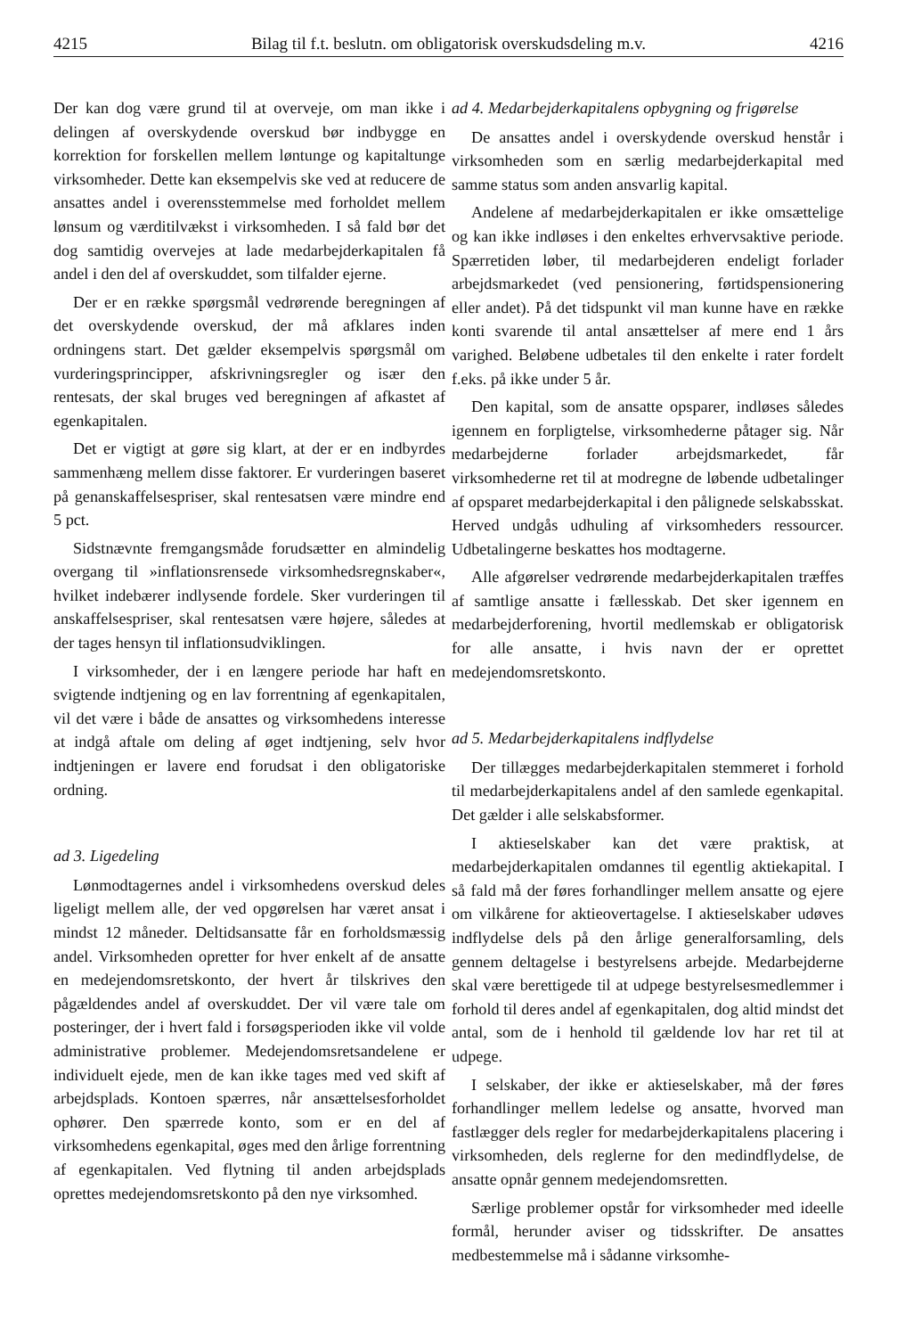4215 Bilag til f.t. beslutn. om obligatorisk overskudsdeling m.v. 4216
Der kan dog være grund til at overveje, om man ikke i delingen af overskydende overskud bør indbygge en korrektion for forskellen mellem løntunge og kapitaltunge virksomheder. Dette kan eksempelvis ske ved at reducere de ansattes andel i overensstemmelse med forholdet mellem lønsum og værditilvækst i virksomheden. I så fald bør det dog samtidig overvejes at lade medarbejderkapitalen få andel i den del af overskuddet, som tilfalder ejerne.
Der er en række spørgsmål vedrørende beregningen af det overskydende overskud, der må afklares inden ordningens start. Det gælder eksempelvis spørgsmål om vurderingsprincipper, afskrivningsregler og især den rentesats, der skal bruges ved beregningen af afkastet af egenkapitalen.
Det er vigtigt at gøre sig klart, at der er en indbyrdes sammenhæng mellem disse faktorer. Er vurderingen baseret på genanskaffelsespriser, skal rentesatsen være mindre end 5 pct.
Sidstnævnte fremgangsmåde forudsætter en almindelig overgang til »inflationsrensede virksomhedsregnskaber«, hvilket indebærer indlysende fordele. Sker vurderingen til anskaffelsespriser, skal rentesatsen være højere, således at der tages hensyn til inflationsudviklingen.
I virksomheder, der i en længere periode har haft en svigtende indtjening og en lav forrentning af egenkapitalen, vil det være i både de ansattes og virksomhedens interesse at indgå aftale om deling af øget indtjening, selv hvor indtjeningen er lavere end forudsat i den obligatoriske ordning.
ad 3. Ligedeling
Lønmodtagernes andel i virksomhedens overskud deles ligeligt mellem alle, der ved opgørelsen har været ansat i mindst 12 måneder. Deltidsansatte får en forholdsmæssig andel. Virksomheden opretter for hver enkelt af de ansatte en medejendomsretskonto, der hvert år tilskrives den pågældendes andel af overskuddet. Der vil være tale om posteringer, der i hvert fald i forsøgsperioden ikke vil volde administrative problemer. Medejendomsretsandelene er individuelt ejede, men de kan ikke tages med ved skift af arbejdsplads. Kontoen spærres, når ansættelsesforholdet ophører. Den spærrede konto, som er en del af virksomhedens egenkapital, øges med den årlige forrentning af egenkapitalen. Ved flytning til anden arbejdsplads oprettes medejendomsretskonto på den nye virksomhed.
ad 4. Medarbejderkapitalens opbygning og frigørelse
De ansattes andel i overskydende overskud henstår i virksomheden som en særlig medarbejderkapital med samme status som anden ansvarlig kapital.
Andelene af medarbejderkapitalen er ikke omsættelige og kan ikke indløses i den enkeltes erhvervsaktive periode. Spærretiden løber, til medarbejderen endeligt forlader arbejdsmarkedet (ved pensionering, førtidspensionering eller andet). På det tidspunkt vil man kunne have en række konti svarende til antal ansættelser af mere end 1 års varighed. Beløbene udbetales til den enkelte i rater fordelt f.eks. på ikke under 5 år.
Den kapital, som de ansatte opsparer, indløses således igennem en forpligtelse, virksomhederne påtager sig. Når medarbejderne forlader arbejdsmarkedet, får virksomhederne ret til at modregne de løbende udbetalinger af opsparet medarbejderkapital i den pålignede selskabsskat. Herved undgås udhuling af virksomheders ressourcer. Udbetalingerne beskattes hos modtagerne.
Alle afgørelser vedrørende medarbejderkapitalen træffes af samtlige ansatte i fællesskab. Det sker igennem en medarbejderforening, hvortil medlemskab er obligatorisk for alle ansatte, i hvis navn der er oprettet medejendomsretskonto.
ad 5. Medarbejderkapitalens indflydelse
Der tillægges medarbejderkapitalen stemmeret i forhold til medarbejderkapitalens andel af den samlede egenkapital. Det gælder i alle selskabsformer.
I aktieselskaber kan det være praktisk, at medarbejderkapitalen omdannes til egentlig aktiekapital. I så fald må der føres forhandlinger mellem ansatte og ejere om vilkårene for aktieovertagelse. I aktieselskaber udøves indflydelse dels på den årlige generalforsamling, dels gennem deltagelse i bestyrelsens arbejde. Medarbejderne skal være berettigede til at udpege bestyrelsesmedlemmer i forhold til deres andel af egenkapitalen, dog altid mindst det antal, som de i henhold til gældende lov har ret til at udpege.
I selskaber, der ikke er aktieselskaber, må der føres forhandlinger mellem ledelse og ansatte, hvorved man fastlægger dels regler for medarbejderkapitalens placering i virksomheden, dels reglerne for den medindflydelse, de ansatte opnår gennem medejendomsretten.
Særlige problemer opstår for virksomheder med ideelle formål, herunder aviser og tidsskrifter. De ansattes medbestemmelse må i sådanne virksomhe-